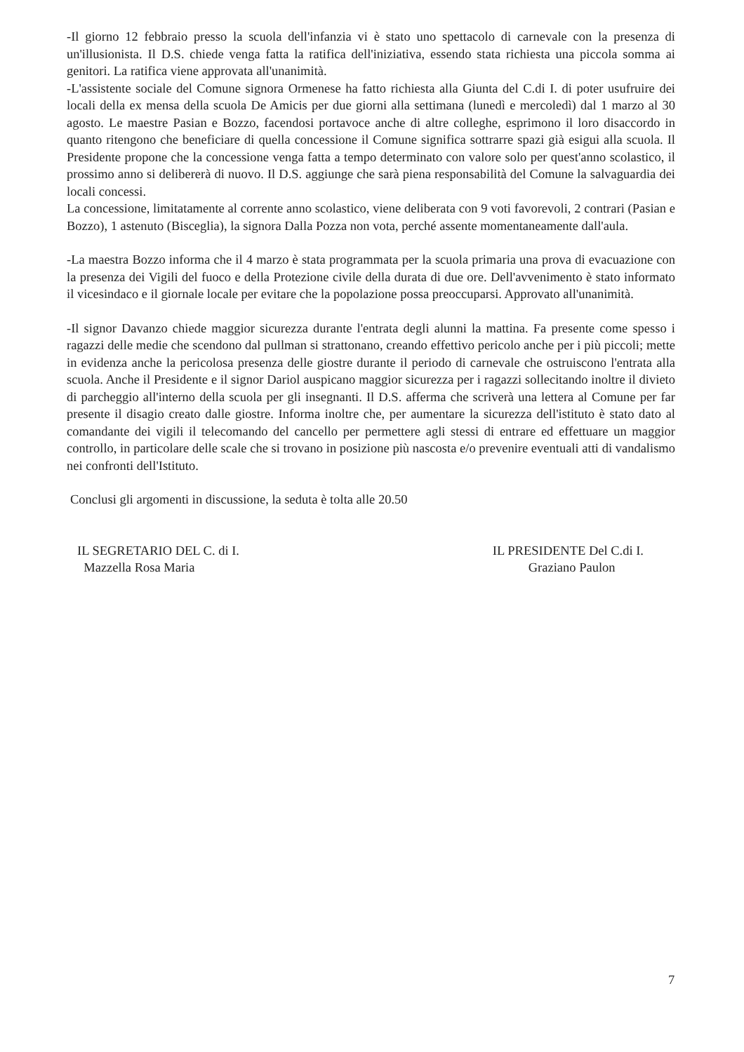-Il giorno 12 febbraio presso la scuola dell'infanzia vi è stato uno spettacolo di carnevale con la presenza di un'illusionista. Il D.S. chiede venga fatta la ratifica dell'iniziativa, essendo stata richiesta una piccola somma ai genitori. La ratifica viene approvata all'unanimità.
-L'assistente sociale del Comune signora Ormenese ha fatto richiesta alla Giunta del C.di I. di poter usufruire dei locali della ex mensa della scuola De Amicis per due giorni alla settimana (lunedì e mercoledì) dal 1 marzo al 30 agosto. Le maestre Pasian e Bozzo, facendosi portavoce anche di altre colleghe, esprimono il loro disaccordo in quanto ritengono che beneficiare di quella concessione il Comune significa sottrarre spazi già esigui alla scuola. Il Presidente propone che la concessione venga fatta a tempo determinato con valore solo per quest'anno scolastico, il prossimo anno si delibererà di nuovo. Il D.S. aggiunge che sarà piena responsabilità del Comune la salvaguardia dei locali concessi.
La concessione, limitatamente al corrente anno scolastico, viene deliberata con 9 voti favorevoli, 2 contrari (Pasian e Bozzo), 1 astenuto (Bisceglia), la signora Dalla Pozza non vota, perché assente momentaneamente dall'aula.
-La maestra Bozzo informa che il 4 marzo è stata programmata per la scuola primaria una prova di evacuazione con la presenza dei Vigili del fuoco e della Protezione civile della durata di due ore. Dell'avvenimento è stato informato il vicesindaco e il giornale locale per evitare che la popolazione possa preoccuparsi. Approvato all'unanimità.
-Il signor Davanzo chiede maggior sicurezza durante l'entrata degli alunni la mattina. Fa presente come spesso i ragazzi delle medie che scendono dal pullman si strattonano, creando effettivo pericolo anche per i più piccoli; mette in evidenza anche la pericolosa presenza delle giostre durante il periodo di carnevale che ostruiscono l'entrata alla scuola. Anche il Presidente e il signor Dariol auspicano maggior sicurezza per i ragazzi sollecitando inoltre il divieto di parcheggio all'interno della scuola per gli insegnanti. Il D.S. afferma che scriverà una lettera al Comune per far presente il disagio creato dalle giostre. Informa inoltre che, per aumentare la sicurezza dell'istituto è stato dato al comandante dei vigili il telecomando del cancello per permettere agli stessi di entrare ed effettuare un maggior controllo, in particolare delle scale che si trovano in posizione più nascosta e/o prevenire eventuali atti di vandalismo nei confronti dell'Istituto.
Conclusi gli argomenti in discussione, la seduta è tolta alle 20.50
IL SEGRETARIO DEL C. di I.
Mazzella Rosa Maria
IL PRESIDENTE Del C.di I.
Graziano Paulon
7